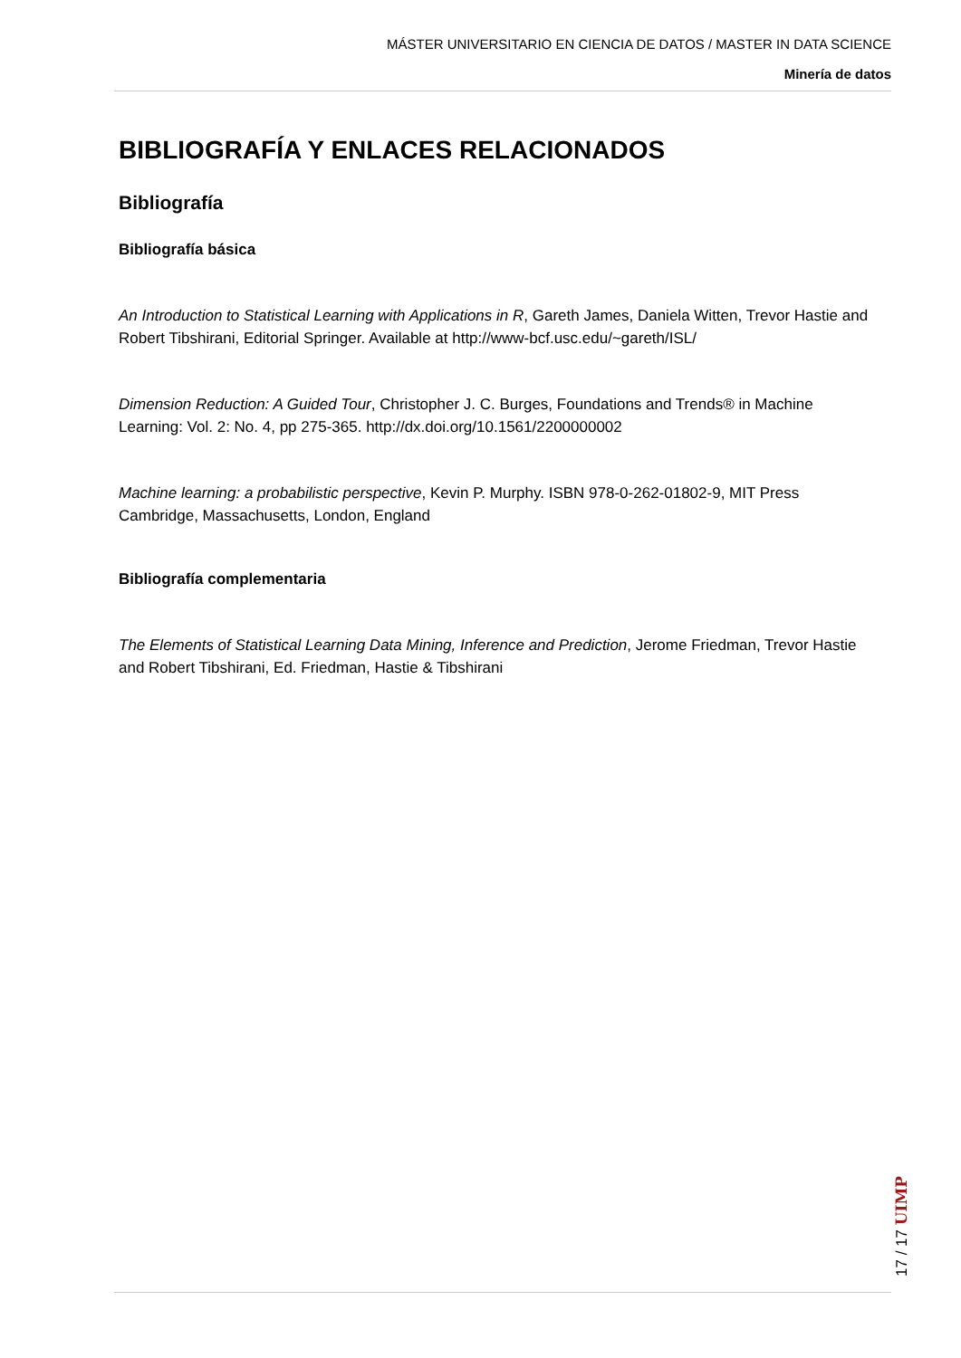MÁSTER UNIVERSITARIO EN CIENCIA DE DATOS / MASTER IN DATA SCIENCE
Minería de datos
BIBLIOGRAFÍA Y ENLACES RELACIONADOS
Bibliografía
Bibliografía básica
An Introduction to Statistical Learning with Applications in R, Gareth James, Daniela Witten, Trevor Hastie and Robert Tibshirani, Editorial Springer. Available at http://www-bcf.usc.edu/~gareth/ISL/
Dimension Reduction: A Guided Tour, Christopher J. C. Burges, Foundations and Trends® in Machine Learning: Vol. 2: No. 4, pp 275-365. http://dx.doi.org/10.1561/2200000002
Machine learning: a probabilistic perspective, Kevin P. Murphy. ISBN 978-0-262-01802-9, MIT Press Cambridge, Massachusetts, London, England
Bibliografía complementaria
The Elements of Statistical Learning Data Mining, Inference and Prediction, Jerome Friedman, Trevor Hastie and Robert Tibshirani, Ed. Friedman, Hastie & Tibshirani
17 / 17 UIMP